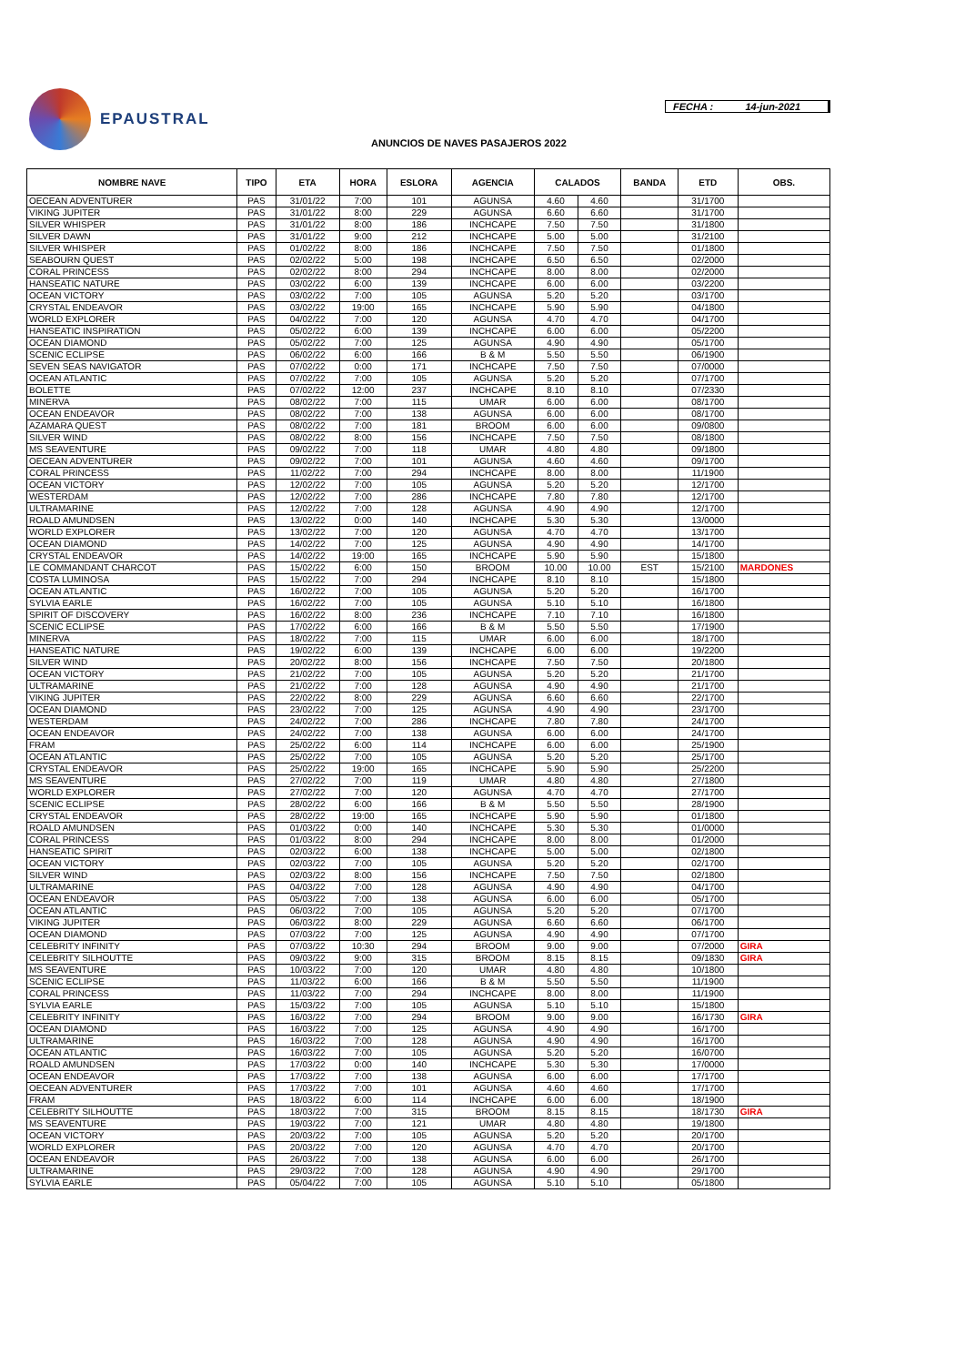EPAUSTRAL
FECHA : 14-jun-2021
ANUNCIOS DE NAVES PASAJEROS 2022
| NOMBRE NAVE | TIPO | ETA | HORA | ESLORA | AGENCIA | CALADOS | | BANDA | ETD | OBS. |
| --- | --- | --- | --- | --- | --- | --- | --- | --- | --- | --- |
| OECEAN ADVENTURER | PAS | 31/01/22 | 7:00 | 101 | AGUNSA | 4.60 | 4.60 | | 31/1700 | |
| VIKING JUPITER | PAS | 31/01/22 | 8:00 | 229 | AGUNSA | 6.60 | 6.60 | | 31/1700 | |
| SILVER WHISPER | PAS | 31/01/22 | 8:00 | 186 | INCHCAPE | 7.50 | 7.50 | | 31/1800 | |
| SILVER DAWN | PAS | 31/01/22 | 9:00 | 212 | INCHCAPE | 5.00 | 5.00 | | 31/2100 | |
| SILVER WHISPER | PAS | 01/02/22 | 8:00 | 186 | INCHCAPE | 7.50 | 7.50 | | 01/1800 | |
| SEABOURN QUEST | PAS | 02/02/22 | 5:00 | 198 | INCHCAPE | 6.50 | 6.50 | | 02/2000 | |
| CORAL PRINCESS | PAS | 02/02/22 | 8:00 | 294 | INCHCAPE | 8.00 | 8.00 | | 02/2000 | |
| HANSEATIC NATURE | PAS | 03/02/22 | 6:00 | 139 | INCHCAPE | 6.00 | 6.00 | | 03/2200 | |
| OCEAN VICTORY | PAS | 03/02/22 | 7:00 | 105 | AGUNSA | 5.20 | 5.20 | | 03/1700 | |
| CRYSTAL ENDEAVOR | PAS | 03/02/22 | 19:00 | 165 | INCHCAPE | 5.90 | 5.90 | | 04/1800 | |
| WORLD EXPLORER | PAS | 04/02/22 | 7:00 | 120 | AGUNSA | 4.70 | 4.70 | | 04/1700 | |
| HANSEATIC INSPIRATION | PAS | 05/02/22 | 6:00 | 139 | INCHCAPE | 6.00 | 6.00 | | 05/2200 | |
| OCEAN DIAMOND | PAS | 05/02/22 | 7:00 | 125 | AGUNSA | 4.90 | 4.90 | | 05/1700 | |
| SCENIC ECLIPSE | PAS | 06/02/22 | 6:00 | 166 | B & M | 5.50 | 5.50 | | 06/1900 | |
| SEVEN SEAS NAVIGATOR | PAS | 07/02/22 | 0:00 | 171 | INCHCAPE | 7.50 | 7.50 | | 07/0000 | |
| OCEAN ATLANTIC | PAS | 07/02/22 | 7:00 | 105 | AGUNSA | 5.20 | 5.20 | | 07/1700 | |
| BOLETTE | PAS | 07/02/22 | 12:00 | 237 | INCHCAPE | 8.10 | 8.10 | | 07/2330 | |
| MINERVA | PAS | 08/02/22 | 7:00 | 115 | UMAR | 6.00 | 6.00 | | 08/1700 | |
| OCEAN ENDEAVOR | PAS | 08/02/22 | 7:00 | 138 | AGUNSA | 6.00 | 6.00 | | 08/1700 | |
| AZAMARA QUEST | PAS | 08/02/22 | 7:00 | 181 | BROOM | 6.00 | 6.00 | | 09/0800 | |
| SILVER WIND | PAS | 08/02/22 | 8:00 | 156 | INCHCAPE | 7.50 | 7.50 | | 08/1800 | |
| MS SEAVENTURE | PAS | 09/02/22 | 7:00 | 118 | UMAR | 4.80 | 4.80 | | 09/1800 | |
| OECEAN ADVENTURER | PAS | 09/02/22 | 7:00 | 101 | AGUNSA | 4.60 | 4.60 | | 09/1700 | |
| CORAL PRINCESS | PAS | 11/02/22 | 7:00 | 294 | INCHCAPE | 8.00 | 8.00 | | 11/1900 | |
| OCEAN VICTORY | PAS | 12/02/22 | 7:00 | 105 | AGUNSA | 5.20 | 5.20 | | 12/1700 | |
| WESTERDAM | PAS | 12/02/22 | 7:00 | 286 | INCHCAPE | 7.80 | 7.80 | | 12/1700 | |
| ULTRAMARINE | PAS | 12/02/22 | 7:00 | 128 | AGUNSA | 4.90 | 4.90 | | 12/1700 | |
| ROALD AMUNDSEN | PAS | 13/02/22 | 0:00 | 140 | INCHCAPE | 5.30 | 5.30 | | 13/0000 | |
| WORLD EXPLORER | PAS | 13/02/22 | 7:00 | 120 | AGUNSA | 4.70 | 4.70 | | 13/1700 | |
| OCEAN DIAMOND | PAS | 14/02/22 | 7:00 | 125 | AGUNSA | 4.90 | 4.90 | | 14/1700 | |
| CRYSTAL ENDEAVOR | PAS | 14/02/22 | 19:00 | 165 | INCHCAPE | 5.90 | 5.90 | | 15/1800 | |
| LE COMMANDANT CHARCOT | PAS | 15/02/22 | 6:00 | 150 | BROOM | 10.00 | 10.00 | EST | 15/2100 | MARDONES |
| COSTA LUMINOSA | PAS | 15/02/22 | 7:00 | 294 | INCHCAPE | 8.10 | 8.10 | | 15/1800 | |
| OCEAN ATLANTIC | PAS | 16/02/22 | 7:00 | 105 | AGUNSA | 5.20 | 5.20 | | 16/1700 | |
| SYLVIA EARLE | PAS | 16/02/22 | 7:00 | 105 | AGUNSA | 5.10 | 5.10 | | 16/1800 | |
| SPIRIT OF DISCOVERY | PAS | 16/02/22 | 8:00 | 236 | INCHCAPE | 7.10 | 7.10 | | 16/1800 | |
| SCENIC ECLIPSE | PAS | 17/02/22 | 6:00 | 166 | B & M | 5.50 | 5.50 | | 17/1900 | |
| MINERVA | PAS | 18/02/22 | 7:00 | 115 | UMAR | 6.00 | 6.00 | | 18/1700 | |
| HANSEATIC NATURE | PAS | 19/02/22 | 6:00 | 139 | INCHCAPE | 6.00 | 6.00 | | 19/2200 | |
| SILVER WIND | PAS | 20/02/22 | 8:00 | 156 | INCHCAPE | 7.50 | 7.50 | | 20/1800 | |
| OCEAN VICTORY | PAS | 21/02/22 | 7:00 | 105 | AGUNSA | 5.20 | 5.20 | | 21/1700 | |
| ULTRAMARINE | PAS | 21/02/22 | 7:00 | 128 | AGUNSA | 4.90 | 4.90 | | 21/1700 | |
| VIKING JUPITER | PAS | 22/02/22 | 8:00 | 229 | AGUNSA | 6.60 | 6.60 | | 22/1700 | |
| OCEAN DIAMOND | PAS | 23/02/22 | 7:00 | 125 | AGUNSA | 4.90 | 4.90 | | 23/1700 | |
| WESTERDAM | PAS | 24/02/22 | 7:00 | 286 | INCHCAPE | 7.80 | 7.80 | | 24/1700 | |
| OCEAN ENDEAVOR | PAS | 24/02/22 | 7:00 | 138 | AGUNSA | 6.00 | 6.00 | | 24/1700 | |
| FRAM | PAS | 25/02/22 | 6:00 | 114 | INCHCAPE | 6.00 | 6.00 | | 25/1900 | |
| OCEAN ATLANTIC | PAS | 25/02/22 | 7:00 | 105 | AGUNSA | 5.20 | 5.20 | | 25/1700 | |
| CRYSTAL ENDEAVOR | PAS | 25/02/22 | 19:00 | 165 | INCHCAPE | 5.90 | 5.90 | | 25/2200 | |
| MS SEAVENTURE | PAS | 27/02/22 | 7:00 | 119 | UMAR | 4.80 | 4.80 | | 27/1800 | |
| WORLD EXPLORER | PAS | 27/02/22 | 7:00 | 120 | AGUNSA | 4.70 | 4.70 | | 27/1700 | |
| SCENIC ECLIPSE | PAS | 28/02/22 | 6:00 | 166 | B & M | 5.50 | 5.50 | | 28/1900 | |
| CRYSTAL ENDEAVOR | PAS | 28/02/22 | 19:00 | 165 | INCHCAPE | 5.90 | 5.90 | | 01/1800 | |
| ROALD AMUNDSEN | PAS | 01/03/22 | 0:00 | 140 | INCHCAPE | 5.30 | 5.30 | | 01/0000 | |
| CORAL PRINCESS | PAS | 01/03/22 | 8:00 | 294 | INCHCAPE | 8.00 | 8.00 | | 01/2000 | |
| HANSEATIC SPIRIT | PAS | 02/03/22 | 6:00 | 138 | INCHCAPE | 5.00 | 5.00 | | 02/1800 | |
| OCEAN VICTORY | PAS | 02/03/22 | 7:00 | 105 | AGUNSA | 5.20 | 5.20 | | 02/1700 | |
| SILVER WIND | PAS | 02/03/22 | 8:00 | 156 | INCHCAPE | 7.50 | 7.50 | | 02/1800 | |
| ULTRAMARINE | PAS | 04/03/22 | 7:00 | 128 | AGUNSA | 4.90 | 4.90 | | 04/1700 | |
| OCEAN ENDEAVOR | PAS | 05/03/22 | 7:00 | 138 | AGUNSA | 6.00 | 6.00 | | 05/1700 | |
| OCEAN ATLANTIC | PAS | 06/03/22 | 7:00 | 105 | AGUNSA | 5.20 | 5.20 | | 07/1700 | |
| VIKING JUPITER | PAS | 06/03/22 | 8:00 | 229 | AGUNSA | 6.60 | 6.60 | | 06/1700 | |
| OCEAN DIAMOND | PAS | 07/03/22 | 7:00 | 125 | AGUNSA | 4.90 | 4.90 | | 07/1700 | |
| CELEBRITY INFINITY | PAS | 07/03/22 | 10:30 | 294 | BROOM | 9.00 | 9.00 | | 07/2000 | GIRA |
| CELEBRITY SILHOUTTE | PAS | 09/03/22 | 9:00 | 315 | BROOM | 8.15 | 8.15 | | 09/1830 | GIRA |
| MS SEAVENTURE | PAS | 10/03/22 | 7:00 | 120 | UMAR | 4.80 | 4.80 | | 10/1800 | |
| SCENIC ECLIPSE | PAS | 11/03/22 | 6:00 | 166 | B & M | 5.50 | 5.50 | | 11/1900 | |
| CORAL PRINCESS | PAS | 11/03/22 | 7:00 | 294 | INCHCAPE | 8.00 | 8.00 | | 11/1900 | |
| SYLVIA EARLE | PAS | 15/03/22 | 7:00 | 105 | AGUNSA | 5.10 | 5.10 | | 15/1800 | |
| CELEBRITY INFINITY | PAS | 16/03/22 | 7:00 | 294 | BROOM | 9.00 | 9.00 | | 16/1730 | GIRA |
| OCEAN DIAMOND | PAS | 16/03/22 | 7:00 | 125 | AGUNSA | 4.90 | 4.90 | | 16/1700 | |
| ULTRAMARINE | PAS | 16/03/22 | 7:00 | 128 | AGUNSA | 4.90 | 4.90 | | 16/1700 | |
| OCEAN ATLANTIC | PAS | 16/03/22 | 7:00 | 105 | AGUNSA | 5.20 | 5.20 | | 16/0700 | |
| ROALD AMUNDSEN | PAS | 17/03/22 | 0:00 | 140 | INCHCAPE | 5.30 | 5.30 | | 17/0000 | |
| OCEAN ENDEAVOR | PAS | 17/03/22 | 7:00 | 138 | AGUNSA | 6.00 | 6.00 | | 17/1700 | |
| OECEAN ADVENTURER | PAS | 17/03/22 | 7:00 | 101 | AGUNSA | 4.60 | 4.60 | | 17/1700 | |
| FRAM | PAS | 18/03/22 | 6:00 | 114 | INCHCAPE | 6.00 | 6.00 | | 18/1900 | |
| CELEBRITY SILHOUTTE | PAS | 18/03/22 | 7:00 | 315 | BROOM | 8.15 | 8.15 | | 18/1730 | GIRA |
| MS SEAVENTURE | PAS | 19/03/22 | 7:00 | 121 | UMAR | 4.80 | 4.80 | | 19/1800 | |
| OCEAN VICTORY | PAS | 20/03/22 | 7:00 | 105 | AGUNSA | 5.20 | 5.20 | | 20/1700 | |
| WORLD EXPLORER | PAS | 20/03/22 | 7:00 | 120 | AGUNSA | 4.70 | 4.70 | | 20/1700 | |
| OCEAN ENDEAVOR | PAS | 26/03/22 | 7:00 | 138 | AGUNSA | 6.00 | 6.00 | | 26/1700 | |
| ULTRAMARINE | PAS | 29/03/22 | 7:00 | 128 | AGUNSA | 4.90 | 4.90 | | 29/1700 | |
| SYLVIA EARLE | PAS | 05/04/22 | 7:00 | 105 | AGUNSA | 5.10 | 5.10 | | 05/1800 | |